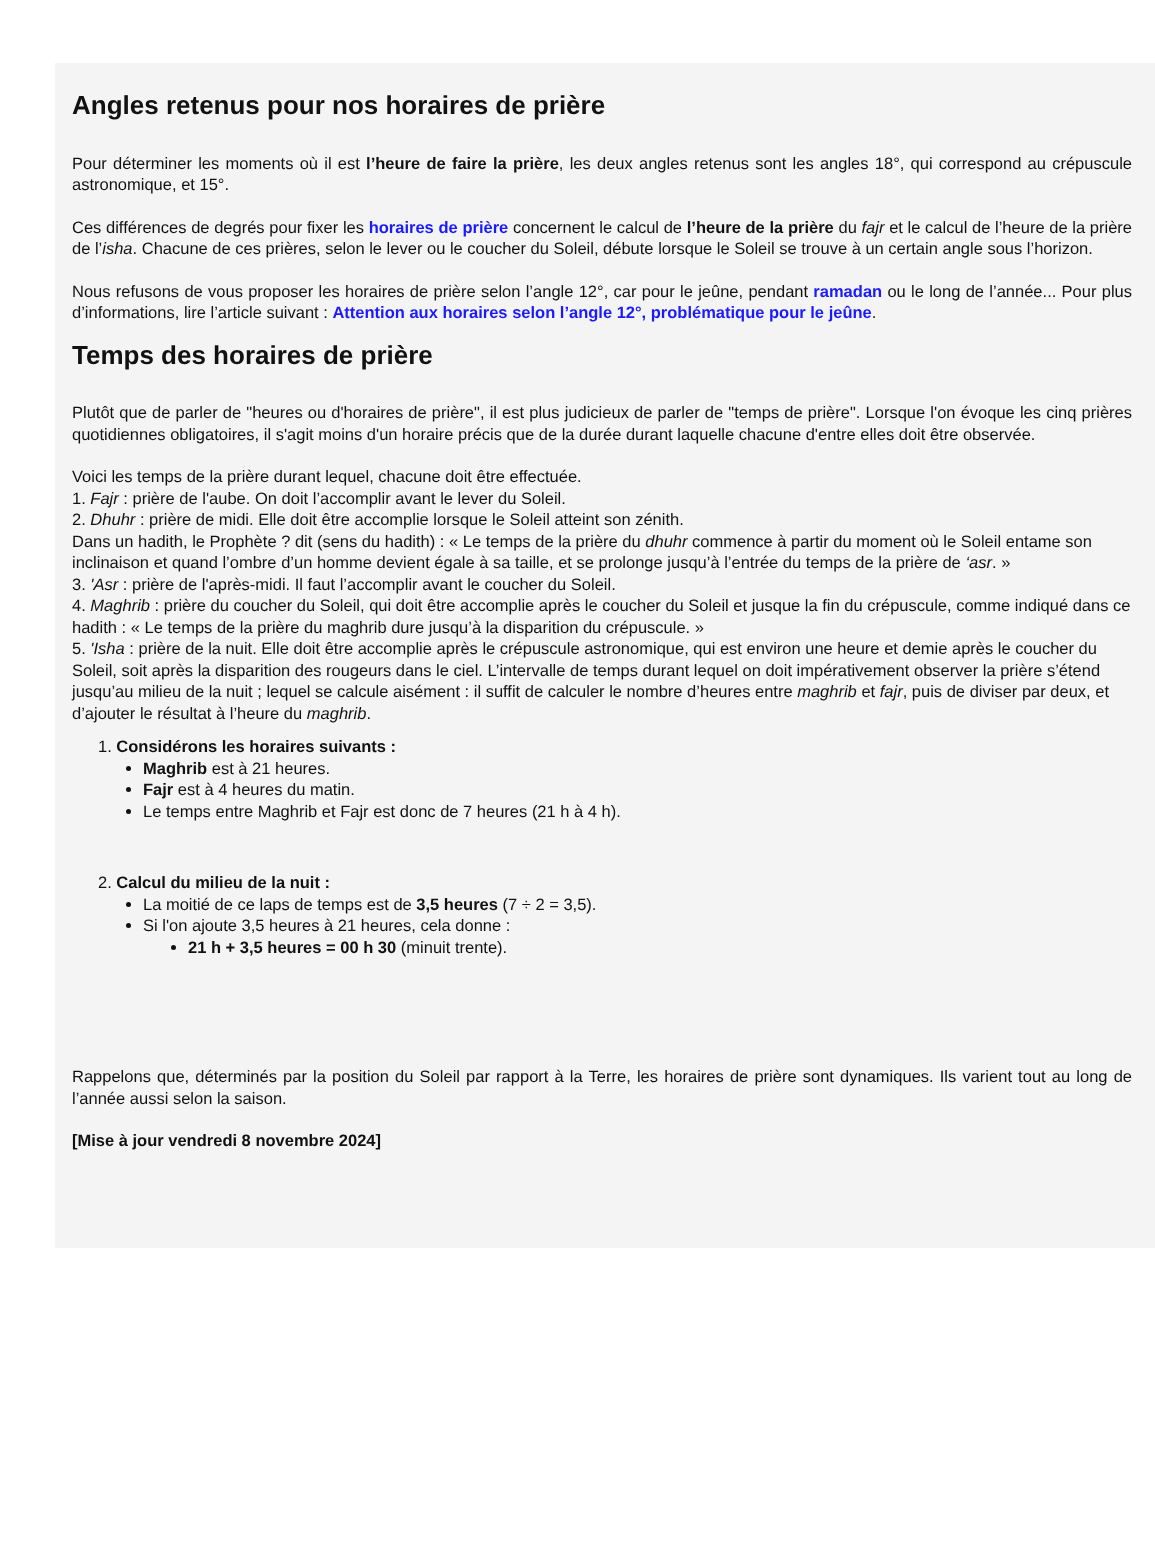Angles retenus pour nos horaires de prière
Pour déterminer les moments où il est l’heure de faire la prière, les deux angles retenus sont les angles 18°, qui correspond au crépuscule astronomique, et 15°.
Ces différences de degrés pour fixer les horaires de prière concernent le calcul de l’heure de la prière du fajr et le calcul de l’heure de la prière de l’isha. Chacune de ces prières, selon le lever ou le coucher du Soleil, débute lorsque le Soleil se trouve à un certain angle sous l’horizon.
Nous refusons de vous proposer les horaires de prière selon l’angle 12°, car pour le jeûne, pendant ramadan ou le long de l’année... Pour plus d’informations, lire l’article suivant : Attention aux horaires selon l’angle 12°, problématique pour le jeûne.
Temps des horaires de prière
Plutôt que de parler de "heures ou d'horaires de prière", il est plus judicieux de parler de "temps de prière". Lorsque l'on évoque les cinq prières quotidiennes obligatoires, il s'agit moins d'un horaire précis que de la durée durant laquelle chacune d'entre elles doit être observée.
Voici les temps de la prière durant lequel, chacune doit être effectuée.
1. Fajr : prière de l'aube. On doit l’accomplir avant le lever du Soleil.
2. Dhuhr : prière de midi. Elle doit être accomplie lorsque le Soleil atteint son zénith.
Dans un hadith, le Prophète ? dit (sens du hadith) : « Le temps de la prière du dhuhr commence à partir du moment où le Soleil entame son inclinaison et quand l’ombre d’un homme devient égale à sa taille, et se prolonge jusqu’à l’entrée du temps de la prière de ‘asr. »
3. 'Asr : prière de l'après-midi. Il faut l’accomplir avant le coucher du Soleil.
4. Maghrib : prière du coucher du Soleil, qui doit être accomplie après le coucher du Soleil et jusque la fin du crépuscule, comme indiqué dans ce hadith : « Le temps de la prière du maghrib dure jusqu’à la disparition du crépuscule. »
5. 'Isha : prière de la nuit. Elle doit être accomplie après le crépuscule astronomique, qui est environ une heure et demie après le coucher du Soleil, soit après la disparition des rougeurs dans le ciel. L’intervalle de temps durant lequel on doit impérativement observer la prière s’étend jusqu’au milieu de la nuit ; lequel se calcule aisément : il suffit de calculer le nombre d’heures entre maghrib et fajr, puis de diviser par deux, et d’ajouter le résultat à l’heure du maghrib.
1. Considérons les horaires suivants :
Maghrib est à 21 heures.
Fajr est à 4 heures du matin.
Le temps entre Maghrib et Fajr est donc de 7 heures (21 h à 4 h).
2. Calcul du milieu de la nuit :
La moitié de ce laps de temps est de 3,5 heures (7 ÷ 2 = 3,5).
Si l'on ajoute 3,5 heures à 21 heures, cela donne :
21 h + 3,5 heures = 00 h 30 (minuit trente).
Rappelons que, déterminés par la position du Soleil par rapport à la Terre, les horaires de prière sont dynamiques. Ils varient tout au long de l’année aussi selon la saison.
[Mise à jour vendredi 8 novembre 2024]